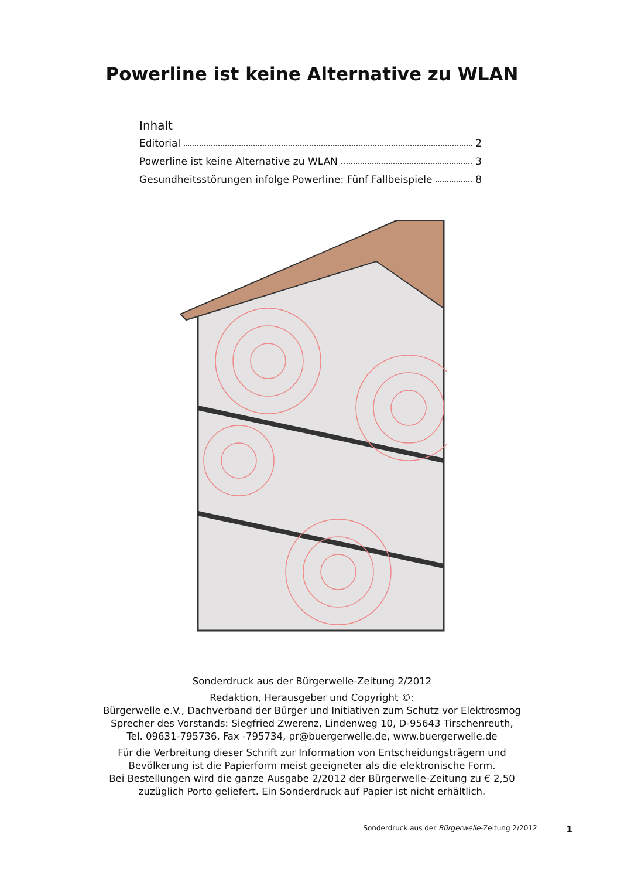Powerline ist keine Alternative zu WLAN
Inhalt
Editorial 2
Powerline ist keine Alternative zu WLAN 3
Gesundheitsstörungen infolge Powerline: Fünf Fallbeispiele 8
Sonderdruck aus der Bürgerwelle-Zeitung 2/2012
Redaktion, Herausgeber und Copyright ©:
Bürgerwelle e.V., Dachverband der Bürger und Initiativen zum Schutz vor Elektrosmog
Sprecher des Vorstands: Siegfried Zwerenz, Lindenweg 10, D-95643 Tirschenreuth,
Tel. 09631-795736, Fax -795734, pr@buergerwelle.de, www.buergerwelle.de
Für die Verbreitung dieser Schrift zur Information von Entscheidungsträgern und
Bevölkerung ist die Papierform meist geeigneter als die elektronische Form.
Bei Bestellungen wird die ganze Ausgabe 2/2012 der Bürgerwelle-Zeitung zu € 2,50
zuzüglich Porto geliefert. Ein Sonderdruck auf Papier ist nicht erhältlich.
Sonderdruck aus der Bürgerwelle-Zeitung 2/2012 1